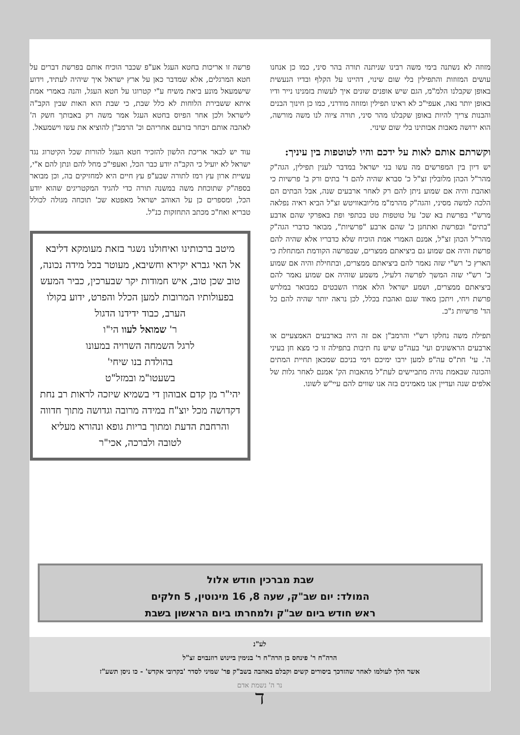מזוזה לא נשתנה בימי משה רבינו שניתנה תורה בהר סיני, כמו כן אנחנו עושים המזוזות והתפילין בלי שום שינוי, דהיינו על הקלף ובדיו הנעשית באופן שקבלנו הלמ"מ, הגם שיש אופנים שונים איך לעשות בזמנינו נייר ודיו באופן יותר נאה, אעפי"כ לא ראינו תפילין ומזוזה מודרני, כמו כן חינוך הבנים והבנות צריך להיות באופן שקבלנו מהר סיני, תורה ציוה לנו משה מורשה, הוא ירושה מאבות אבותינו בלי שום שינוי.
וקשרתם אותם לאות על ידכם והיו לטוטפות בין עיניך:
יש דיון בין המפרשים מה עשו בני ישראל במדבר לענין תפילין, הגה"ק מהר"ל הכהן מלובלין זצ"ל כ' סברא שהיה להם ד' בתים ורק ב' פרשיות כי ואהבת והיה אם שמוע ניתן להם רק לאחר ארבעים שנה, אבל הבתים הם הלכה למשה מסיני, והגה"ק מהרמ"מ מליובאוויטש זצ"ל הביא ראיה נפלאה מרש"י בפרשת בא שכ' על טוטפות טט בכתפי ופת באפרקי שהם אדבע "בתים" ובפרשת ואתחנן כ' שהם ארבע "פרשיות", מבואר כדברי הגה"ק מהר"ל הכהן זצ"ל, אמנם האמרי אמת הוכיח שלא כדבריו אלא שהיה להם פרשת והיה אם שמוע גם ביציאתם ממצרים, שבפרשה הקודמת המתחלת כי הארץ כ' רש"י שזה נאמר להם ביציאתם ממצרים, ובתחילת והיה אם שמוע כ' רש"י שזה המשך לפרשה דלעיל, משמע שוהיה אם שמוע נאמר להם ביציאתם ממצרים, ושמע ישראל הלא אמרו השבטים כמבואר במלרש פרשת ויחי, ויתכן מאוד שגם ואהבת בכלל, לכן נראה יותר שהיה להם כל הד' פרשיות ג"כ.
תפילת משה נחלקו רש"י והרמב"ן אם זה היה בארבעים האמצעיים או ארבעים הראשונים ועי' בעה"ט שיש נח תיבות בתפילה זו כי מצא חן בעיני ה'. עי' חת"ס עה"פ למען ירבו ימיכם וימי בניכם שמכאן תחיית המתים והכונה שבאמת נהיה מתביישים לעת"ל מהאבות הק' אמנם לאחר גלות של אלפים שנה ועדיין אנו מאמינים בזה אנו שווים להם עיי"ש לשונו.
פרשה זו אריכות בחטא העגל אע"פ שכבר הוכיח אותם בפרשת דברים על חטא המרגלים, אלא שמדבר כאן על ארץ ישראל איך שיהיה לעתיד, וידוע שישמעאל מונע ביאת משיח ע"י קטרוגו על חטא העגל, והנה באמרי אמת איתא ששבירת הלוחות לא כלל שבת, כי שבת הוא האות שבין הקב"ה לישראל ולכן אחר הפיוס בחטא העגל אמר משה רק באבותך חשק ה' לאהבה אותם ויבחר בזרעם אחריהם וכ' הרמב"ן להוציא את עשו וישמעאל.
עוד יש לבאר אריכת הלשון להזכיר חטא העגל להורות שכל הקיטרוג נגד ישראל לא יועיל כי הקב"ה יודע כבר הכל, ואעפי"כ מחל להם ונתן להם א"י, עשיית ארון עץ רמז לתורה שבע"פ עץ חיים היא למחזיקים בה, וכן מבואר בספה"ק שתוכחת משה במשנה תורה כדי להגיד המקטריגים שהוא יודע הכל, ומספרים כן על האוהב ישראל מאפטא שכ' תוכחה מגולה לכולל טבריא ואח"כ מכתב התחזקות כנ"ל.
מיטב ברכותינו ואיחולנו נשגר בזאת מעומקא דליבא אל האי גברא יקירא וחשיבא, מעוטר בכל מידה נכונה, טוב שכן טוב, איש חמודות יקר שבערכין, כביר המעש בפעולותיו המרובות למען הכלל והפרט, ידוע בקולו הערב, כבוד ידידנו הדגול
ר' שמואל לעוו הי"ו
לרגל השמחה השרויה במעונו
בהולדת בנו שיחי'
בשעטו"מ ובמזל"ט
יהי"ר מן קדם אבוהון די בשמיא שיזכה לראות רב נחת דקדושה מכל יוצ"ח במידה מרובה וגדושה מתוך חדווה והרחבת הדעת ומתוך בריות גופא ונהורא מעליא לטובה ולברכה, אכי"ר
שבת מברכין חודש אלול
המולד: יום שב"ק, שעה 8, 16 מינוטין, 5 חלקים
ראש חודש ביום שב"ק ולמחרתו ביום הראשון בשבת
לע"נ
הרה"ח ר' פינחס בן הרה"ח ר' בנימין ביינוש רוזנבוים זצ"ל
אשר הלך לעולמו לאחר שהזדכך ביסורים קשים וקבלם באהבה בשב"ק פר' שמיני לסדר 'בקרובי אקדש' - כו ניסן תשע"ז
נר ה' נשמת אדם
ד